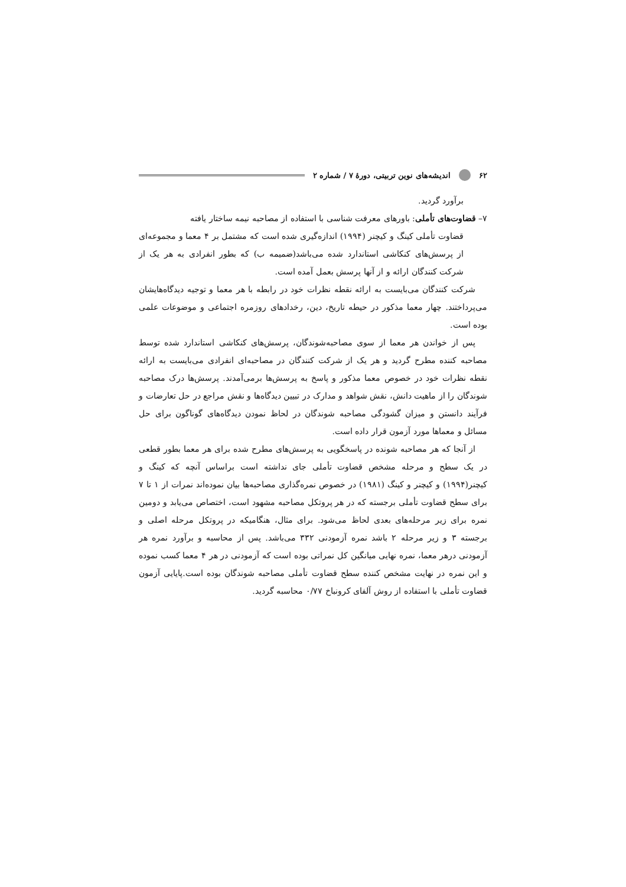۶۲ اندیشه‌های نوین تربیتی، دورهٔ ۷ / شماره ۲
برآورد گردید.
۷– قضاوت‌های تأملی: باورهای معرفت شناسی با استفاده از مصاحبه نیمه ساختار یافته
قضاوت تأملی کینگ و کیچنر (۱۹۹۴) اندازه‌گیری شده است که مشتمل بر ۴ معما و مجموعه‌ای از پرسش‌های کنکاشی استاندارد شده می‌باشد(ضمیمه ب) که بطور انفرادی به هر یک از شرکت کنندگان ارائه و از آنها پرسش بعمل آمده است.
شرکت کنندگان می‌بایست به ارائه نقطه نظرات خود در رابطه با هر معما و توجیه دیدگاه‌هایشان می‌پرداختند. چهار معما مذکور در حیطه تاریخ، دین، رخدادهای روزمره اجتماعی و موضوعات علمی بوده است.
پس از خواندن هر معما از سوی مصاحبه‌شوندگان، پرسش‌های کنکاشی استاندارد شده توسط مصاحبه کننده مطرح گردید و هر یک از شرکت کنندگان در مصاحبه‌ای انفرادی می‌بایست به ارائه نقطه نظرات خود در خصوص معما مذکور و پاسخ به پرسش‌ها برمی‌آمدند. پرسش‌ها درک مصاحبه شوندگان را از ماهیت دانش، نقش شواهد و مدارک در تبیین دیدگاه‌ها و نقش مراجع در حل تعارضات و فرآیند دانستن و میزان گشودگی مصاحبه شوندگان در لحاظ نمودن دیدگاه‌های گوناگون برای حل مسائل و معماها مورد آزمون قرار داده است.
از آنجا که هر مصاحبه شونده در پاسخگویی به پرسش‌های مطرح شده برای هر معما بطور قطعی در یک سطح و مرحله مشخص قضاوت تأملی جای نداشته است براساس آنچه که کینگ و کیچنر(۱۹۹۴) و کیچنر و کینگ (۱۹۸۱) در خصوص نمره‌گذاری مصاحبه‌ها بیان نموده‌اند نمرات از ۱ تا ۷ برای سطح قضاوت تأملی برجسته که در هر پروتکل مصاحبه مشهود است، اختصاص می‌یابد و دومین نمره برای زیر مرحله‌های بعدی لحاظ می‌شود. برای مثال، هنگامیکه در پروتکل مرحله اصلی و برجسته ۳ و زیر مرحله ۲ باشد نمره آزمودنی ۳۳۲ می‌باشد. پس از محاسبه و برآورد نمره هر آزمودنی درهر معما، نمره نهایی میانگین کل نمراتی بوده است که آزمودنی در هر ۴ معما کسب نموده و این نمره در نهایت مشخص کننده سطح قضاوت تأملی مصاحبه شوندگان بوده است.پایایی آزمون قضاوت تأملی با استفاده از روش آلفای کرونباخ ۰/۷۷ محاسبه گردید.